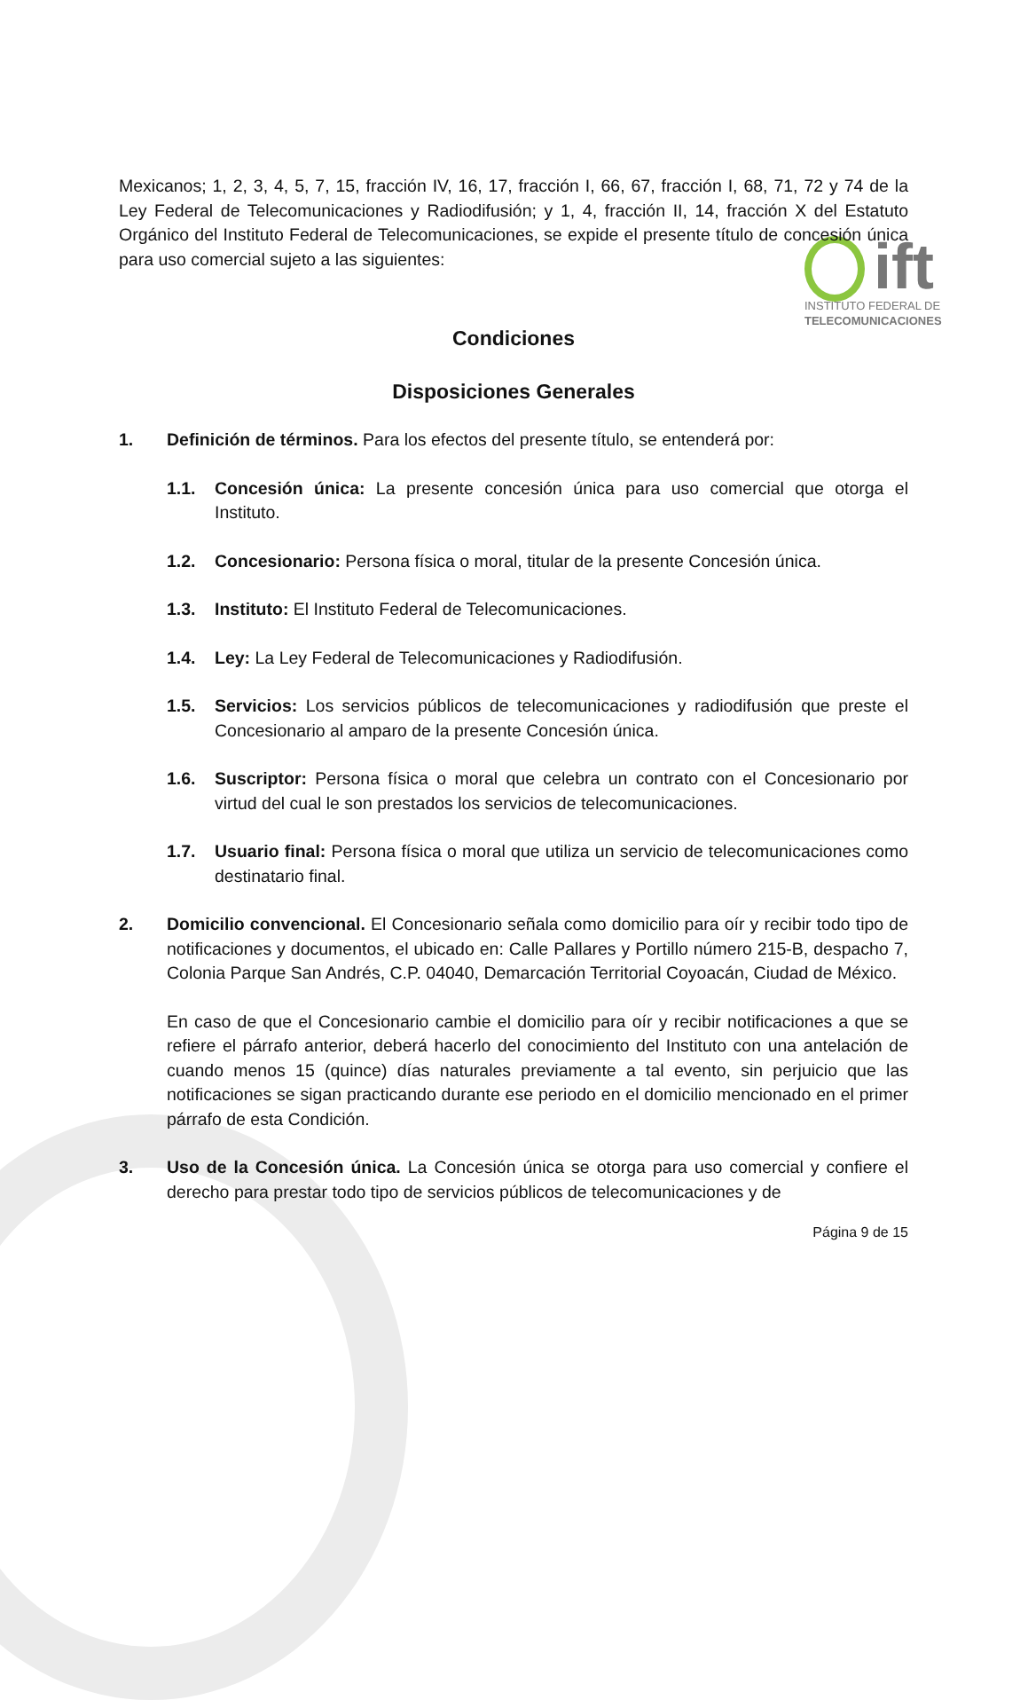ift
INSTITUTO FEDERAL DE
TELECOMUNICACIONES
Mexicanos; 1, 2, 3, 4, 5, 7, 15, fracción IV, 16, 17, fracción I, 66, 67, fracción I, 68, 71, 72 y 74 de la Ley Federal de Telecomunicaciones y Radiodifusión; y 1, 4, fracción II, 14, fracción X del Estatuto Orgánico del Instituto Federal de Telecomunicaciones, se expide el presente título de concesión única para uso comercial sujeto a las siguientes:
Condiciones
Disposiciones Generales
1. Definición de términos. Para los efectos del presente título, se entenderá por:
1.1. Concesión única: La presente concesión única para uso comercial que otorga el Instituto.
1.2. Concesionario: Persona física o moral, titular de la presente Concesión única.
1.3. Instituto: El Instituto Federal de Telecomunicaciones.
1.4. Ley: La Ley Federal de Telecomunicaciones y Radiodifusión.
1.5. Servicios: Los servicios públicos de telecomunicaciones y radiodifusión que preste el Concesionario al amparo de la presente Concesión única.
1.6. Suscriptor: Persona física o moral que celebra un contrato con el Concesionario por virtud del cual le son prestados los servicios de telecomunicaciones.
1.7. Usuario final: Persona física o moral que utiliza un servicio de telecomunicaciones como destinatario final.
2. Domicilio convencional. El Concesionario señala como domicilio para oír y recibir todo tipo de notificaciones y documentos, el ubicado en: Calle Pallares y Portillo número 215-B, despacho 7, Colonia Parque San Andrés, C.P. 04040, Demarcación Territorial Coyoacán, Ciudad de México.
En caso de que el Concesionario cambie el domicilio para oír y recibir notificaciones a que se refiere el párrafo anterior, deberá hacerlo del conocimiento del Instituto con una antelación de cuando menos 15 (quince) días naturales previamente a tal evento, sin perjuicio que las notificaciones se sigan practicando durante ese periodo en el domicilio mencionado en el primer párrafo de esta Condición.
3. Uso de la Concesión única. La Concesión única se otorga para uso comercial y confiere el derecho para prestar todo tipo de servicios públicos de telecomunicaciones y de
Página 9 de 15